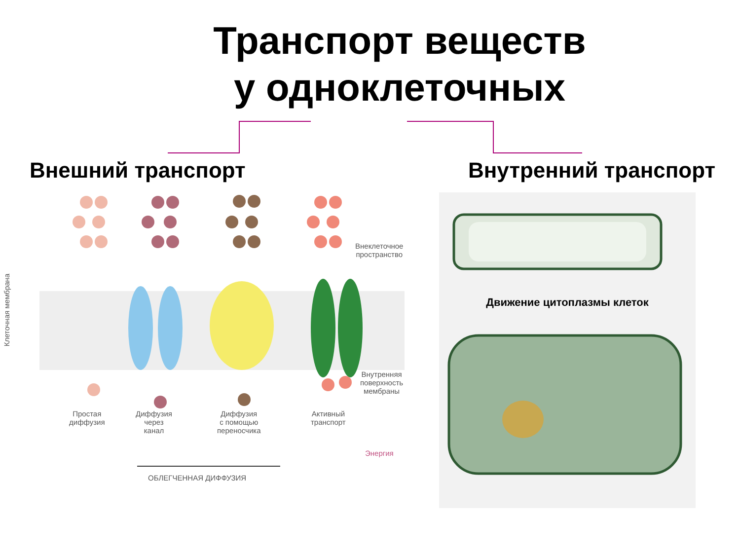Транспорт веществ
у одноклеточных
Внешний транспорт Внутренний транспорт
Внеклеточное
пространство
Внутренняя
поверхность
мембраны
Простая
диффузия
Диффузия
через
канал
Диффузия
с помощью
переносчика
Активный
транспорт
Энергия
ОБЛЕГЧЕННАЯ ДИФФУЗИЯ
Клеточная мембрана
Движение цитоплазмы клеток